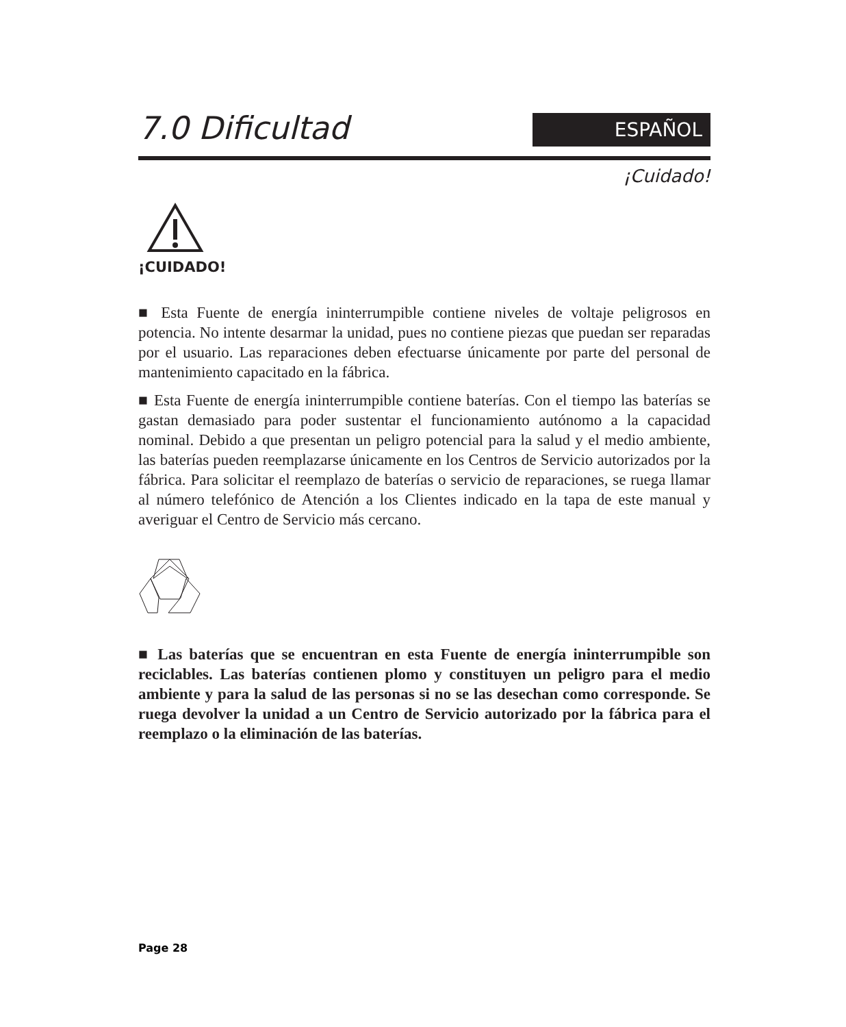7.0 Dificultad
ESPAÑOL
¡Cuidado!
¡CUIDADO!
■ Esta Fuente de energía ininterrumpible contiene niveles de voltaje peligrosos en potencia. No intente desarmar la unidad, pues no contiene piezas que puedan ser reparadas por el usuario. Las reparaciones deben efectuarse únicamente por parte del personal de mantenimiento capacitado en la fábrica.
■ Esta Fuente de energía ininterrumpible contiene baterías. Con el tiempo las baterías se gastan demasiado para poder sustentar el funcionamiento autónomo a la capacidad nominal. Debido a que presentan un peligro potencial para la salud y el medio ambiente, las baterías pueden reemplazarse únicamente en los Centros de Servicio autorizados por la fábrica. Para solicitar el reemplazo de baterías o servicio de reparaciones, se ruega llamar al número telefónico de Atención a los Clientes indicado en la tapa de este manual y averiguar el Centro de Servicio más cercano.
■ Las baterías que se encuentran en esta Fuente de energía ininterrumpible son reciclables. Las baterías contienen plomo y constituyen un peligro para el medio ambiente y para la salud de las personas si no se las desechan como corresponde. Se ruega devolver la unidad a un Centro de Servicio autorizado por la fábrica para el reemplazo o la eliminación de las baterías.
Page 28